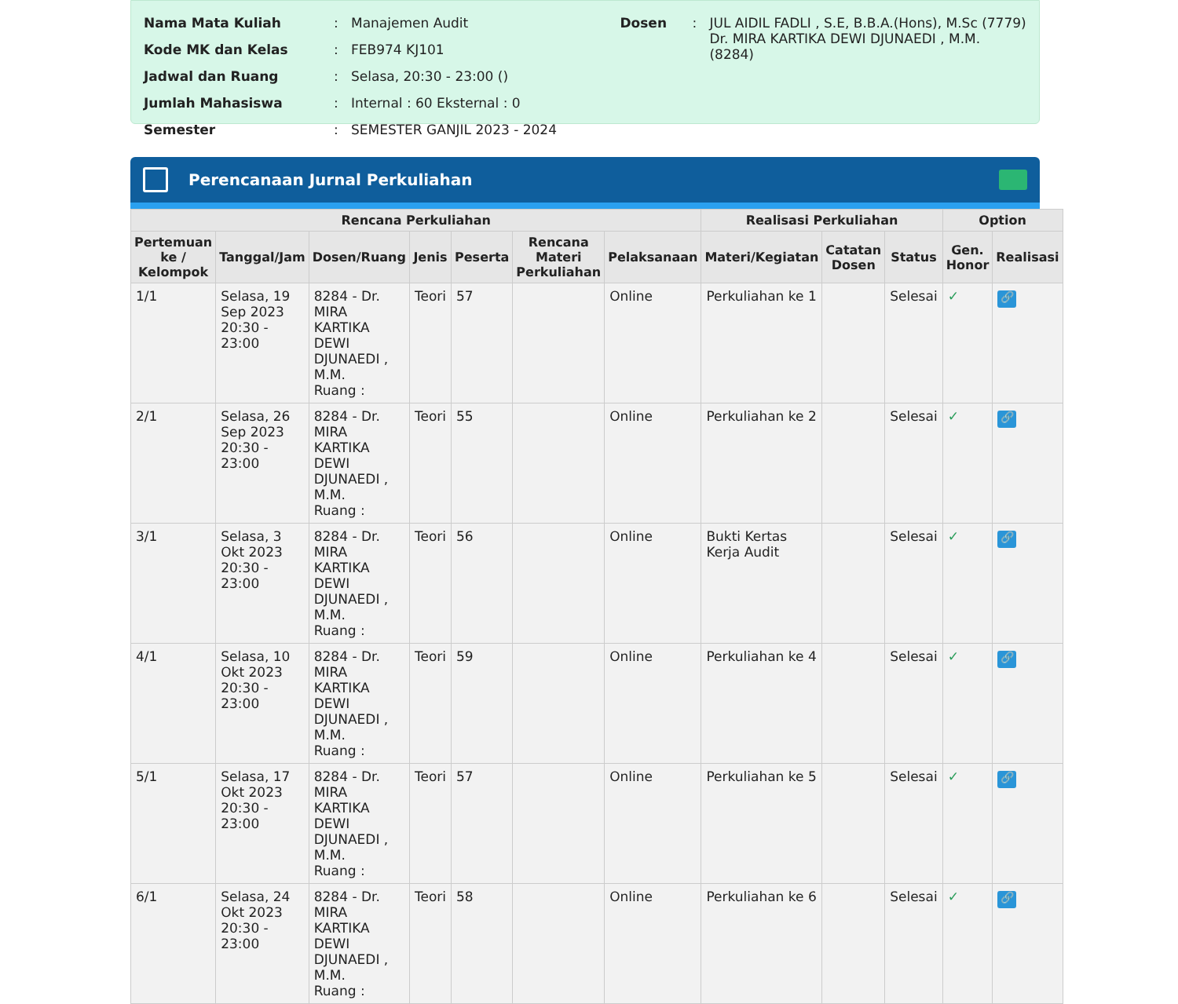| Nama Mata Kuliah | : | Manajemen Audit |
| Kode MK dan Kelas | : | FEB974 KJ101 |
| Jadwal dan Ruang | : | Selasa, 20:30 - 23:00 () |
| Jumlah Mahasiswa | : | Internal : 60 Eksternal : 0 |
| Semester | : | SEMESTER GANJIL 2023 - 2024 |
| Dosen | : | JUL AIDIL FADLI , S.E, B.B.A.(Hons), M.Sc (7779) Dr. MIRA KARTIKA DEWI DJUNAEDI , M.M. (8284) |
Perencanaan Jurnal Perkuliahan
| Rencana Perkuliahan | | | | | | | Realisasi Perkuliahan | | | Option | |
| --- | --- | --- | --- | --- | --- | --- | --- | --- | --- | --- | --- |
| Pertemuan ke / Kelompok | Tanggal/Jam | Dosen/Ruang | Jenis | Peserta | Rencana Materi Perkuliahan | Pelaksanaan | Materi/Kegiatan | Catatan Dosen | Status | Gen. Honor | Realisasi |
| 1/1 | Selasa, 19 Sep 2023 20:30 - 23:00 | 8284 - Dr. MIRA KARTIKA DEWI DJUNAEDI , M.M. Ruang : | Teori | 57 | | Online | Perkuliahan ke 1 | | Selesai | ✓ | 🔗 |
| 2/1 | Selasa, 26 Sep 2023 20:30 - 23:00 | 8284 - Dr. MIRA KARTIKA DEWI DJUNAEDI , M.M. Ruang : | Teori | 55 | | Online | Perkuliahan ke 2 | | Selesai | ✓ | 🔗 |
| 3/1 | Selasa, 3 Okt 2023 20:30 - 23:00 | 8284 - Dr. MIRA KARTIKA DEWI DJUNAEDI , M.M. Ruang : | Teori | 56 | | Online | Bukti Kertas Kerja Audit | | Selesai | ✓ | 🔗 |
| 4/1 | Selasa, 10 Okt 2023 20:30 - 23:00 | 8284 - Dr. MIRA KARTIKA DEWI DJUNAEDI , M.M. Ruang : | Teori | 59 | | Online | Perkuliahan ke 4 | | Selesai | ✓ | 🔗 |
| 5/1 | Selasa, 17 Okt 2023 20:30 - 23:00 | 8284 - Dr. MIRA KARTIKA DEWI DJUNAEDI , M.M. Ruang : | Teori | 57 | | Online | Perkuliahan ke 5 | | Selesai | ✓ | 🔗 |
| 6/1 | Selasa, 24 Okt 2023 20:30 - 23:00 | 8284 - Dr. MIRA KARTIKA DEWI DJUNAEDI , M.M. Ruang : | Teori | 58 | | Online | Perkuliahan ke 6 | | Selesai | ✓ | 🔗 |